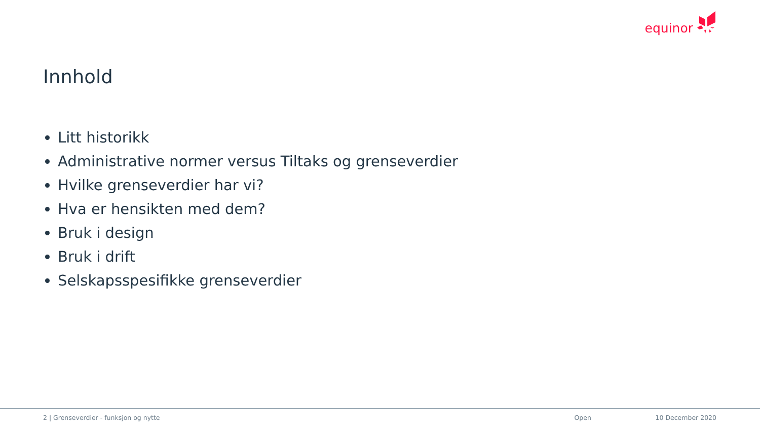equinor
Innhold
Litt historikk
Administrative normer versus Tiltaks og grenseverdier
Hvilke grenseverdier har vi?
Hva er hensikten med dem?
Bruk i design
Bruk i drift
Selskapsspesifikke grenseverdier
2 | Grenseverdier - funksjon og nytte Open 10 December 2020